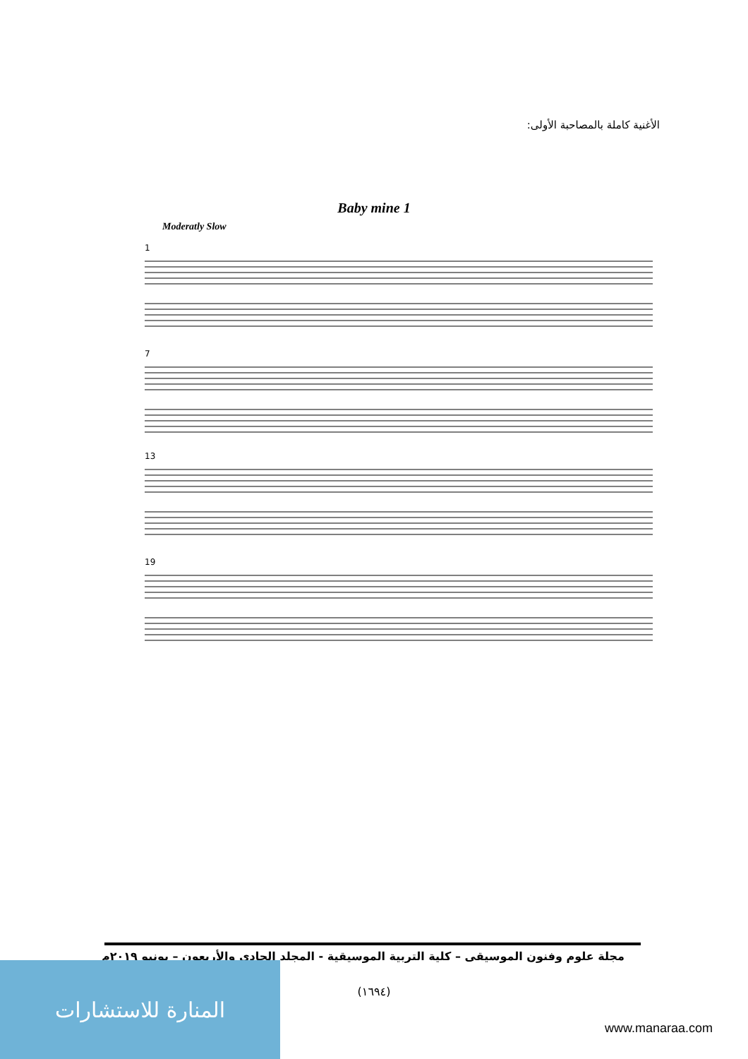الأغنية كاملة بالمصاحبة الأولى:
Baby mine 1
Moderatly Slow
1
7
13
19
مجلة علوم وفنون الموسيقى – كلية التربية الموسيقية - المجلد الحادي والأربعون – يونيو ٢٠١٩م
(١٦٩٤)
المنارة للاستشارات
www.manaraa.com